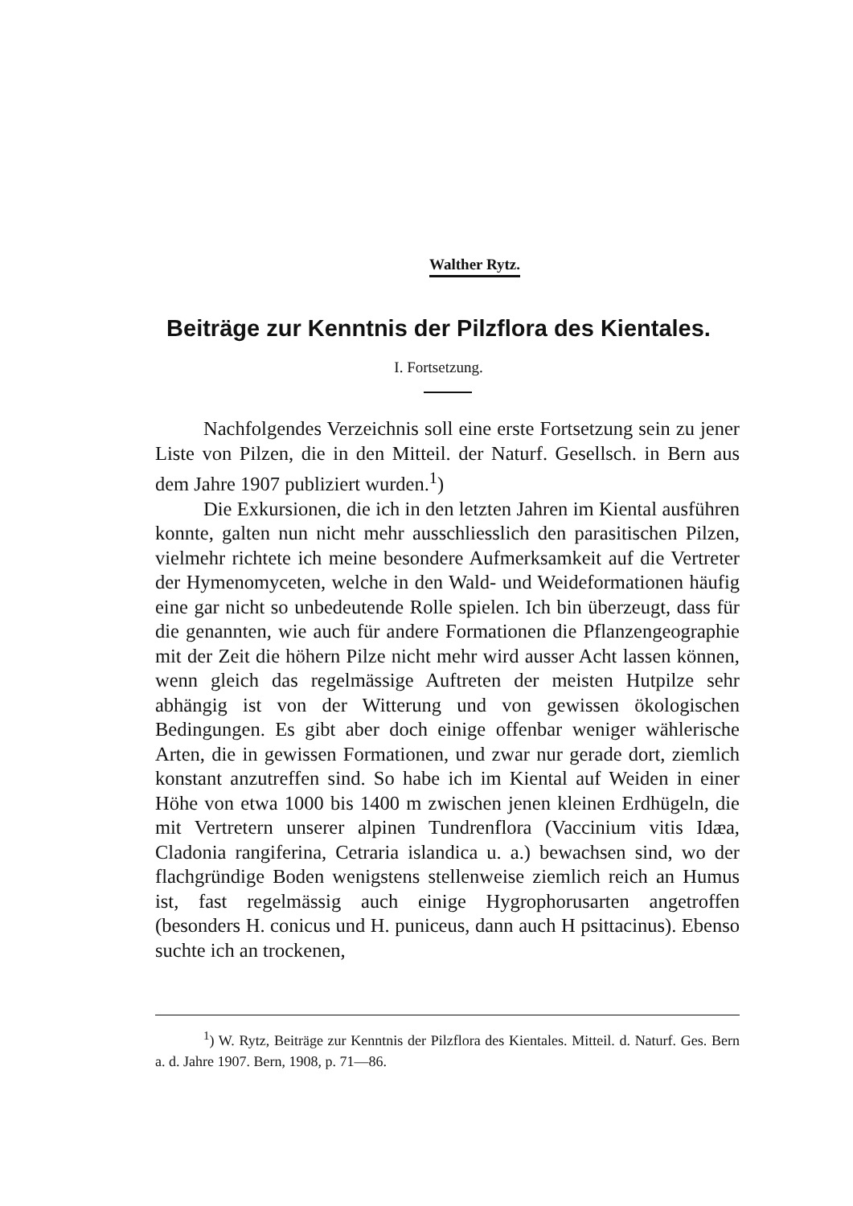Walther Rytz.
Beiträge zur Kenntnis der Pilzflora des Kientales.
I. Fortsetzung.
Nachfolgendes Verzeichnis soll eine erste Fortsetzung sein zu jener Liste von Pilzen, die in den Mitteil. der Naturf. Gesellsch. in Bern aus dem Jahre 1907 publiziert wurden.<sup>1</sup>)
Die Exkursionen, die ich in den letzten Jahren im Kiental ausführen konnte, galten nun nicht mehr ausschliesslich den parasitischen Pilzen, vielmehr richtete ich meine besondere Aufmerksamkeit auf die Vertreter der Hymenomyceten, welche in den Wald- und Weideformationen häufig eine gar nicht so unbedeutende Rolle spielen. Ich bin überzeugt, dass für die genannten, wie auch für andere Formationen die Pflanzengeographie mit der Zeit die höhern Pilze nicht mehr wird ausser Acht lassen können, wenn gleich das regelmässige Auftreten der meisten Hutpilze sehr abhängig ist von der Witterung und von gewissen ökologischen Bedingungen. Es gibt aber doch einige offenbar weniger wählerische Arten, die in gewissen Formationen, und zwar nur gerade dort, ziemlich konstant anzutreffen sind. So habe ich im Kiental auf Weiden in einer Höhe von etwa 1000 bis 1400 m zwischen jenen kleinen Erdhügeln, die mit Vertretern unserer alpinen Tundrenflora (Vaccinium vitis Idæa, Cladonia rangiferina, Cetraria islandica u. a.) bewachsen sind, wo der flachgründige Boden wenigstens stellenweise ziemlich reich an Humus ist, fast regelmässig auch einige Hygrophorusarten angetroffen (besonders H. conicus und H. puniceus, dann auch H psittacinus). Ebenso suchte ich an trockenen,
<sup>1</sup>) W. Rytz, Beiträge zur Kenntnis der Pilzflora des Kientales. Mitteil. d. Naturf. Ges. Bern a. d. Jahre 1907. Bern, 1908, p. 71—86.